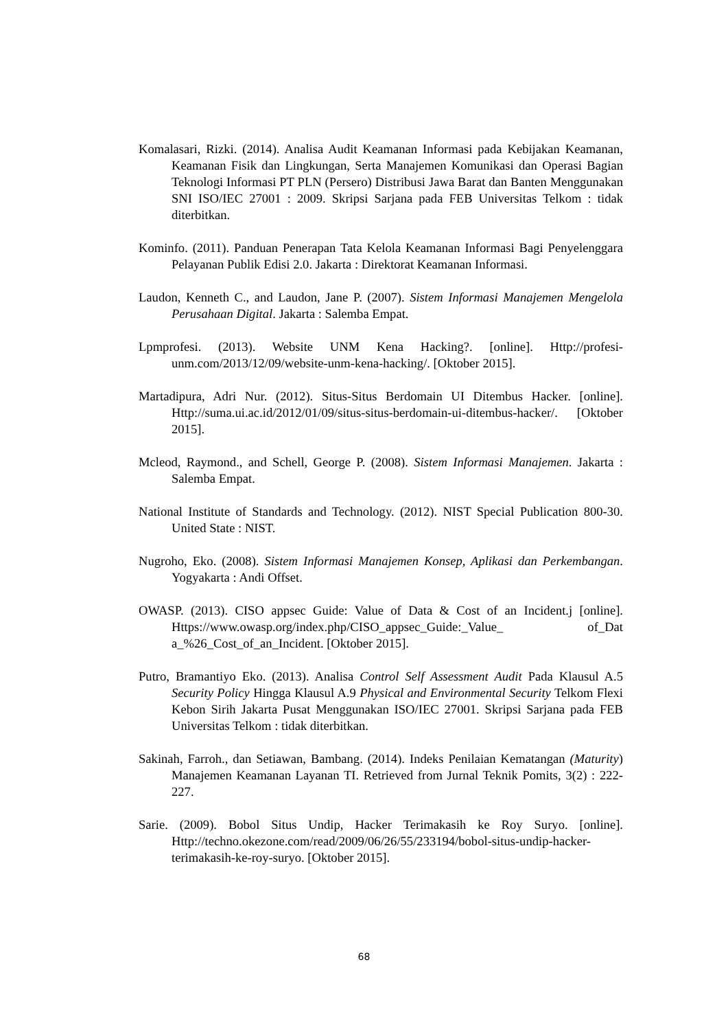Komalasari, Rizki. (2014). Analisa Audit Keamanan Informasi pada Kebijakan Keamanan, Keamanan Fisik dan Lingkungan, Serta Manajemen Komunikasi dan Operasi Bagian Teknologi Informasi PT PLN (Persero) Distribusi Jawa Barat dan Banten Menggunakan SNI ISO/IEC 27001 : 2009. Skripsi Sarjana pada FEB Universitas Telkom : tidak diterbitkan.
Kominfo. (2011). Panduan Penerapan Tata Kelola Keamanan Informasi Bagi Penyelenggara Pelayanan Publik Edisi 2.0. Jakarta : Direktorat Keamanan Informasi.
Laudon, Kenneth C., and Laudon, Jane P. (2007). Sistem Informasi Manajemen Mengelola Perusahaan Digital. Jakarta : Salemba Empat.
Lpmprofesi. (2013). Website UNM Kena Hacking?. [online]. Http://profesi-unm.com/2013/12/09/website-unm-kena-hacking/. [Oktober 2015].
Martadipura, Adri Nur. (2012). Situs-Situs Berdomain UI Ditembus Hacker. [online]. Http://suma.ui.ac.id/2012/01/09/situs-situs-berdomain-ui-ditembus-hacker/. [Oktober 2015].
Mcleod, Raymond., and Schell, George P. (2008). Sistem Informasi Manajemen. Jakarta : Salemba Empat.
National Institute of Standards and Technology. (2012). NIST Special Publication 800-30. United State : NIST.
Nugroho, Eko. (2008). Sistem Informasi Manajemen Konsep, Aplikasi dan Perkembangan. Yogyakarta : Andi Offset.
OWASP. (2013). CISO appsec Guide: Value of Data & Cost of an Incident.j [online]. Https://www.owasp.org/index.php/CISO_appsec_Guide:_Value_ of_Dat a_%26_Cost_of_an_Incident. [Oktober 2015].
Putro, Bramantiyo Eko. (2013). Analisa Control Self Assessment Audit Pada Klausul A.5 Security Policy Hingga Klausul A.9 Physical and Environmental Security Telkom Flexi Kebon Sirih Jakarta Pusat Menggunakan ISO/IEC 27001. Skripsi Sarjana pada FEB Universitas Telkom : tidak diterbitkan.
Sakinah, Farroh., dan Setiawan, Bambang. (2014). Indeks Penilaian Kematangan (Maturity) Manajemen Keamanan Layanan TI. Retrieved from Jurnal Teknik Pomits, 3(2) : 222-227.
Sarie. (2009). Bobol Situs Undip, Hacker Terimakasih ke Roy Suryo. [online]. Http://techno.okezone.com/read/2009/06/26/55/233194/bobol-situs-undip-hacker-terimakasih-ke-roy-suryo. [Oktober 2015].
68